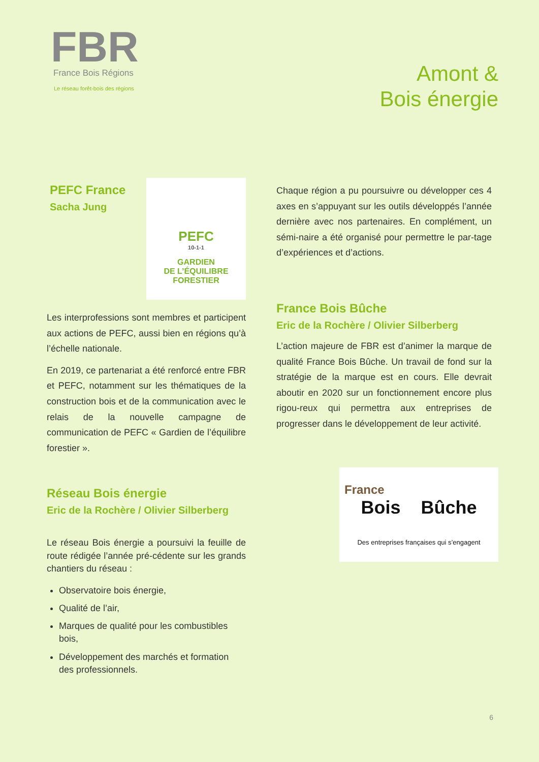FBR
France Bois Régions
Le réseau forêt-bois des régions
Amont &
Bois énergie
PEFC France
Sacha Jung
PEFC
10-1-1
GARDIEN
DE L’ÉQUILIBRE
FORESTIER
Les interprofessions sont membres et participent aux actions de PEFC, aussi bien en régions qu’à l’échelle nationale.
En 2019, ce partenariat a été renforcé entre FBR et PEFC, notamment sur les thématiques de la construction bois et de la communication avec le relais de la nouvelle campagne de communication de PEFC « Gardien de l’équilibre forestier ».
Réseau Bois énergie
Eric de la Rochère / Olivier Silberberg
Le réseau Bois énergie a poursuivi la feuille de route rédigée l’année pré-cédente sur les grands chantiers du réseau :
Observatoire bois énergie,
Qualité de l’air,
Marques de qualité pour les combustibles bois,
Développement des marchés et formation des professionnels.
Chaque région a pu poursuivre ou développer ces 4 axes en s’appuyant sur les outils développés l’année dernière avec nos partenaires. En complément, un sémi-naire a été organisé pour permettre le par-tage d’expériences et d’actions.
France Bois Bûche
Eric de la Rochère / Olivier Silberberg
L’action majeure de FBR est d’animer la marque de qualité France Bois Bûche. Un travail de fond sur la stratégie de la marque est en cours. Elle devrait aboutir en 2020 sur un fonctionnement encore plus rigou-reux qui permettra aux entreprises de progresser dans le développement de leur activité.
France
Bois Bûche
Des entreprises françaises qui s’engagent
6